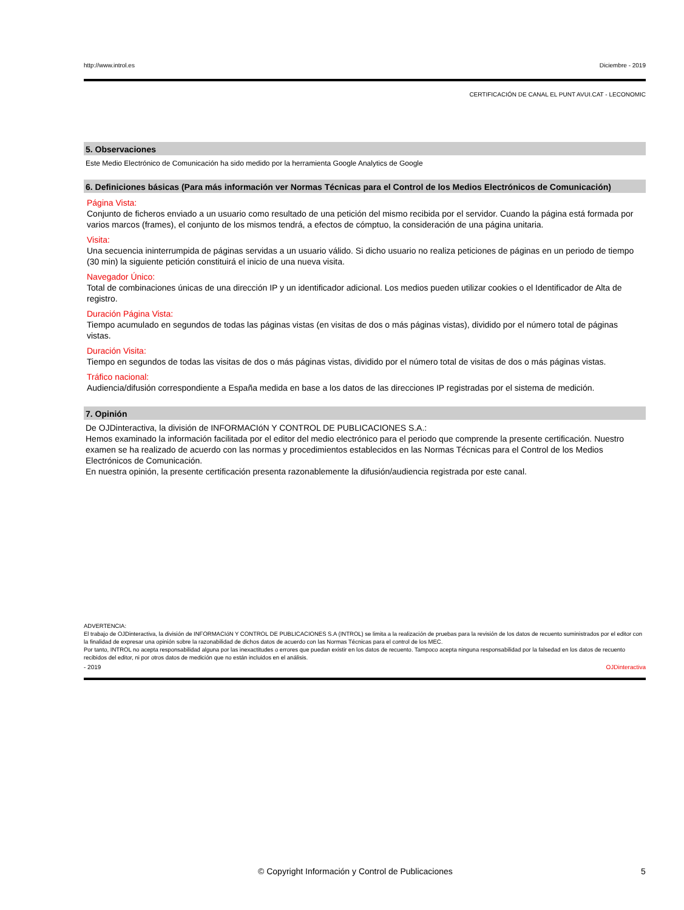http://www.introl.es Diciembre - 2019
CERTIFICACIÓN DE CANAL EL PUNT AVUI.CAT - LECONOMIC
5. Observaciones
Este Medio Electrónico de Comunicación ha sido medido por la herramienta Google Analytics de Google
6. Definiciones básicas (Para más información ver Normas Técnicas para el Control de los Medios Electrónicos de Comunicación)
Página Vista:
Conjunto de ficheros enviado a un usuario como resultado de una petición del mismo recibida por el servidor. Cuando la página está formada por varios marcos (frames), el conjunto de los mismos tendrá, a efectos de cómptuo, la consideración de una página unitaria.
Visita:
Una secuencia ininterrumpida de páginas servidas a un usuario válido. Si dicho usuario no realiza peticiones de páginas en un periodo de tiempo (30 min) la siguiente petición constituirá el inicio de una nueva visita.
Navegador Único:
Total de combinaciones únicas de una dirección IP y un identificador adicional. Los medios pueden utilizar cookies o el Identificador de Alta de registro.
Duración Página Vista:
Tiempo acumulado en segundos de todas las páginas vistas (en visitas de dos o más páginas vistas), dividido por el número total de páginas vistas.
Duración Visita:
Tiempo en segundos de todas las visitas de dos o más páginas vistas, dividido por el número total de visitas de dos o más páginas vistas.
Tráfico nacional:
Audiencia/difusión correspondiente a España medida en base a los datos de las direcciones IP registradas por el sistema de medición.
7. Opinión
De OJDinteractiva, la división de INFORMACIóN Y CONTROL DE PUBLICACIONES S.A.:
Hemos examinado la información facilitada por el editor del medio electrónico para el periodo que comprende la presente certificación. Nuestro examen se ha realizado de acuerdo con las normas y procedimientos establecidos en las Normas Técnicas para el Control de los Medios Electrónicos de Comunicación.
En nuestra opinión, la presente certificación presenta razonablemente la difusión/audiencia registrada por este canal.
ADVERTENCIA:
El trabajo de OJDinteractiva, la división de INFORMACIóN Y CONTROL DE PUBLICACIONES S.A (INTROL) se limita a la realización de pruebas para la revisión de los datos de recuento suministrados por el editor con la finalidad de expresar una opinión sobre la razonabilidad de dichos datos de acuerdo con las Normas Técnicas para el control de los MEC.
Por tanto, INTROL no acepta responsabilidad alguna por las inexactitudes o errores que puedan existir en los datos de recuento. Tampoco acepta ninguna responsabilidad por la falsedad en los datos de recuento recibidos del editor, ni por otros datos de medición que no están incluidos en el análisis.
- 2019 OJDinteractiva
© Copyright Información y Control de Publicaciones 5